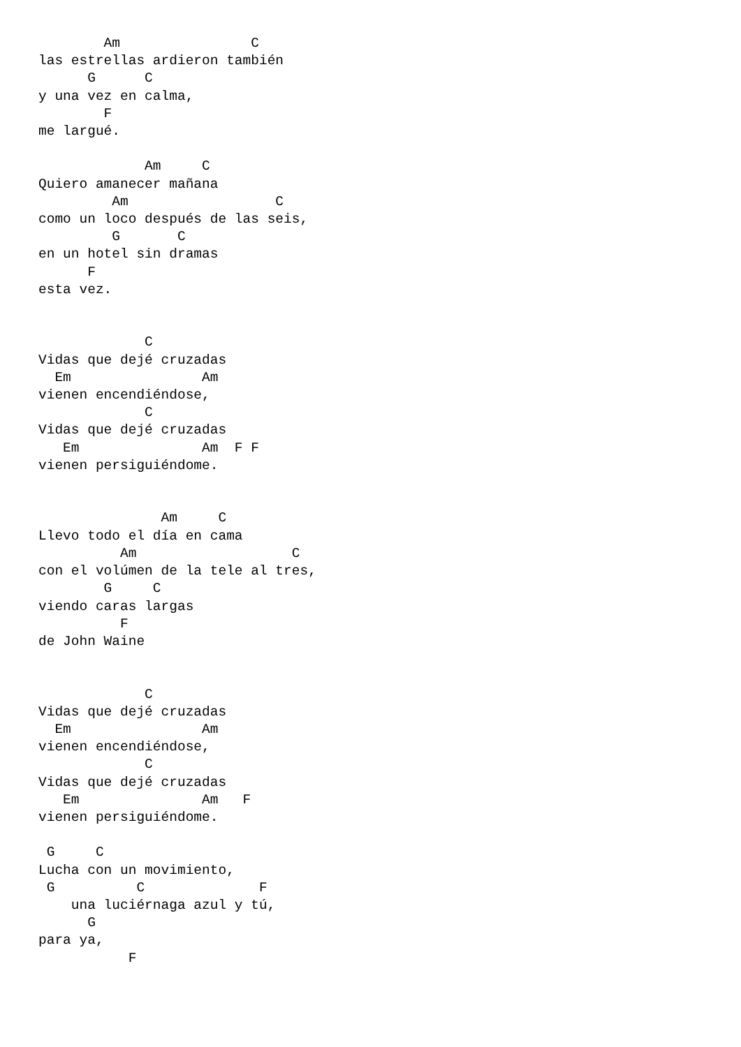Am                C
las estrellas ardieron también
      G      C
y una vez en calma,
        F
me largué.

             Am     C
Quiero amanecer mañana
         Am                  C
como un loco después de las seis,
         G       C
en un hotel sin dramas
      F
esta vez.


             C
Vidas que dejé cruzadas
  Em                Am
vienen encendiéndose,
             C
Vidas que dejé cruzadas
   Em               Am  F F
vienen persiguiéndome.


               Am     C
Llevo todo el día en cama
          Am                   C
con el volúmen de la tele al tres,
        G     C
viendo caras largas
          F
de John Waine


             C
Vidas que dejé cruzadas
  Em                Am
vienen encendiéndose,
             C
Vidas que dejé cruzadas
   Em               Am   F
vienen persiguiéndome.

 G     C
Lucha con un movimiento,
 G          C              F
    una luciérnaga azul y tú,
      G
para ya,
           F